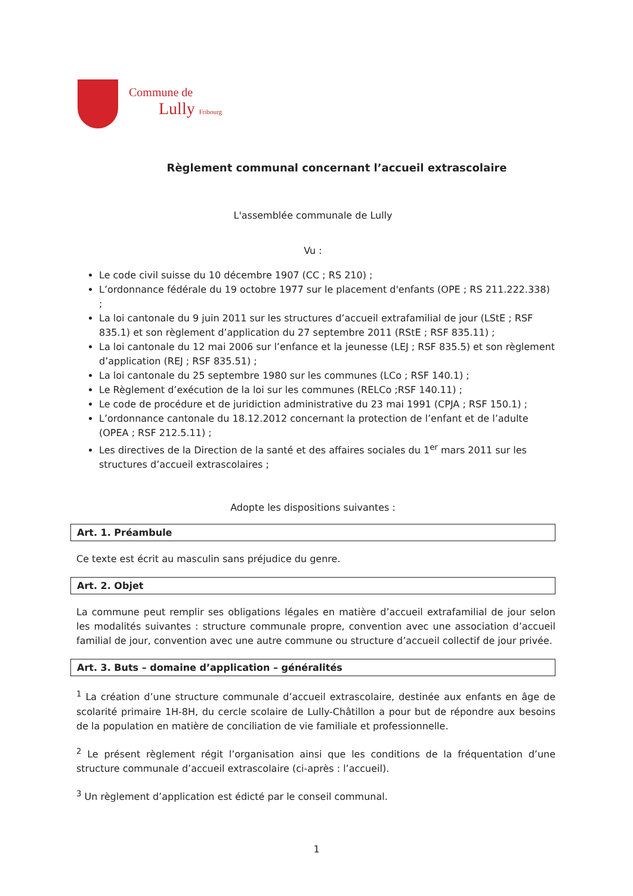Commune de
Lully Fribourg
Règlement communal concernant l’accueil extrascolaire
L'assemblée communale de Lully
Vu :
Le code civil suisse du 10 décembre 1907 (CC ; RS 210) ;
L’ordonnance fédérale du 19 octobre 1977 sur le placement d'enfants (OPE ; RS 211.222.338) ;
La loi cantonale du 9 juin 2011 sur les structures d’accueil extrafamilial de jour (LStE ; RSF 835.1) et son règlement d’application du 27 septembre 2011 (RStE ; RSF 835.11) ;
La loi cantonale du 12 mai 2006 sur l’enfance et la jeunesse (LEJ ; RSF 835.5) et son règlement d’application (REJ ; RSF 835.51) ;
La loi cantonale du 25 septembre 1980 sur les communes (LCo ; RSF 140.1) ;
Le Règlement d’exécution de la loi sur les communes (RELCo ;RSF 140.11) ;
Le code de procédure et de juridiction administrative du 23 mai 1991 (CPJA ; RSF 150.1) ;
L’ordonnance cantonale du 18.12.2012 concernant la protection de l’enfant et de l’adulte (OPEA ; RSF 212.5.11) ;
Les directives de la Direction de la santé et des affaires sociales du 1<sup>er</sup> mars 2011 sur les structures d’accueil extrascolaires ;
Adopte les dispositions suivantes :
Art. 1. Préambule
Ce texte est écrit au masculin sans préjudice du genre.
Art. 2. Objet
La commune peut remplir ses obligations légales en matière d’accueil extrafamilial de jour selon les modalités suivantes : structure communale propre, convention avec une association d’accueil familial de jour, convention avec une autre commune ou structure d’accueil collectif de jour privée.
Art. 3. Buts – domaine d’application – généralités
<sup>1</sup> La création d’une structure communale d’accueil extrascolaire, destinée aux enfants en âge de scolarité primaire 1H-8H, du cercle scolaire de Lully-Châtillon a pour but de répondre aux besoins de la population en matière de conciliation de vie familiale et professionnelle.
<sup>2</sup> Le présent règlement régit l’organisation ainsi que les conditions de la fréquentation d’une structure communale d’accueil extrascolaire (ci-après : l’accueil).
<sup>3</sup> Un règlement d’application est édicté par le conseil communal.
1